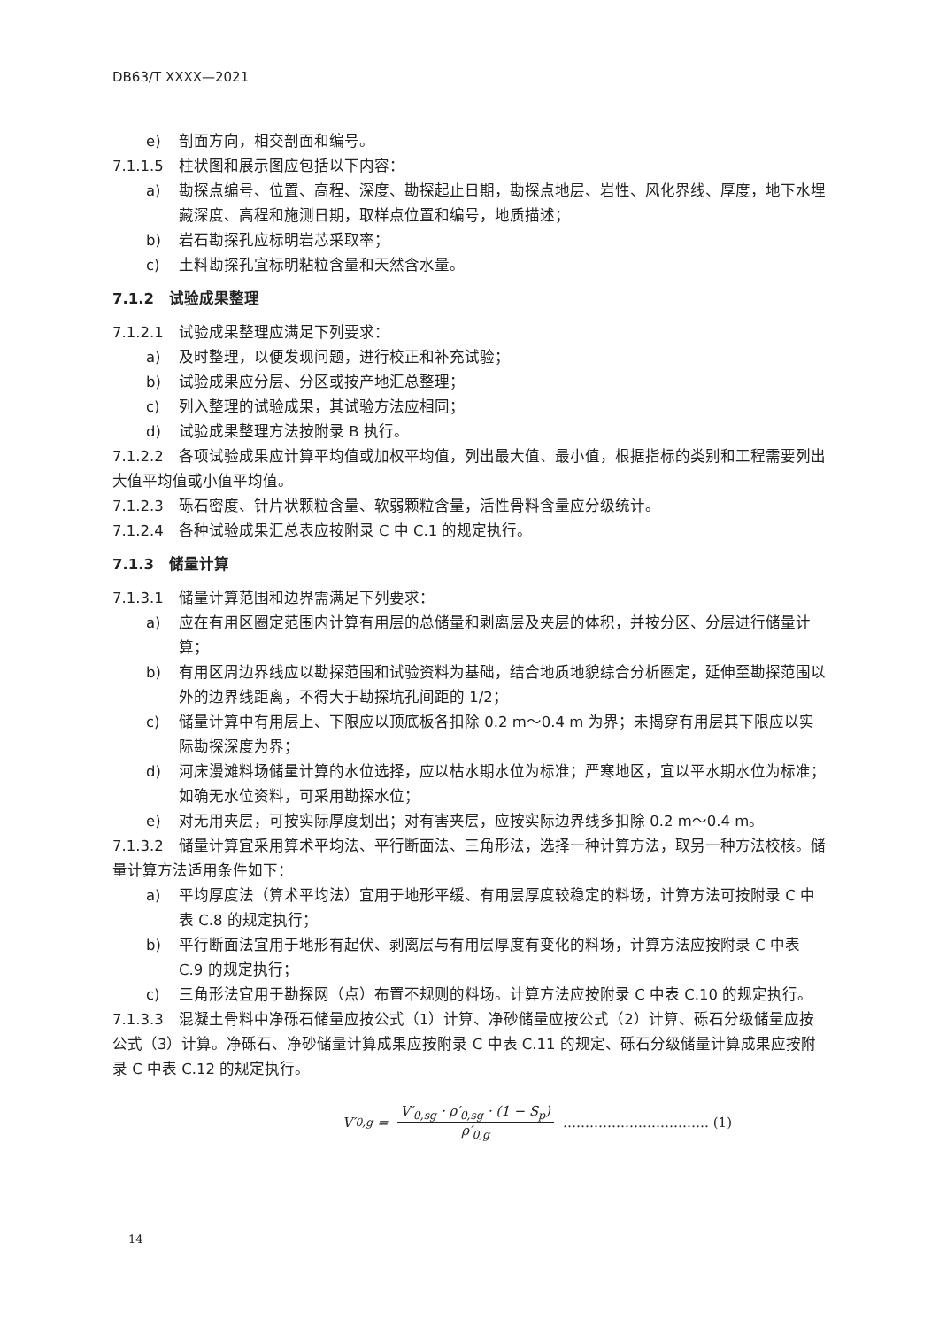DB63/T XXXX—2021
e) 剖面方向，相交剖面和编号。
7.1.1.5　柱状图和展示图应包括以下内容：
a) 勘探点编号、位置、高程、深度、勘探起止日期，勘探点地层、岩性、风化界线、厚度，地下水埋藏深度、高程和施测日期，取样点位置和编号，地质描述；
b) 岩石勘探孔应标明岩芯采取率；
c) 土料勘探孔宜标明粘粒含量和天然含水量。
7.1.2　试验成果整理
7.1.2.1　试验成果整理应满足下列要求：
a) 及时整理，以便发现问题，进行校正和补充试验；
b) 试验成果应分层、分区或按产地汇总整理；
c) 列入整理的试验成果，其试验方法应相同；
d) 试验成果整理方法按附录 B 执行。
7.1.2.2　各项试验成果应计算平均值或加权平均值，列出最大值、最小值，根据指标的类别和工程需要列出大值平均值或小值平均值。
7.1.2.3　砾石密度、针片状颗粒含量、软弱颗粒含量，活性骨料含量应分级统计。
7.1.2.4　各种试验成果汇总表应按附录 C 中 C.1 的规定执行。
7.1.3　储量计算
7.1.3.1　储量计算范围和边界需满足下列要求：
a) 应在有用区圈定范围内计算有用层的总储量和剥离层及夹层的体积，并按分区、分层进行储量计算；
b) 有用区周边界线应以勘探范围和试验资料为基础，结合地质地貌综合分析圈定，延伸至勘探范围以外的边界线距离，不得大于勘探坑孔间距的 1/2；
c) 储量计算中有用层上、下限应以顶底板各扣除 0.2 m～0.4 m 为界；未揭穿有用层其下限应以实际勘探深度为界；
d) 河床漫滩料场储量计算的水位选择，应以枯水期水位为标准；严寒地区，宜以平水期水位为标准；如确无水位资料，可采用勘探水位；
e) 对无用夹层，可按实际厚度划出；对有害夹层，应按实际边界线多扣除 0.2 m～0.4 m。
7.1.3.2　储量计算宜采用算术平均法、平行断面法、三角形法，选择一种计算方法，取另一种方法校核。储量计算方法适用条件如下：
a) 平均厚度法（算术平均法）宜用于地形平缓、有用层厚度较稳定的料场，计算方法可按附录 C 中表 C.8 的规定执行；
b) 平行断面法宜用于地形有起伏、剥离层与有用层厚度有变化的料场，计算方法应按附录 C 中表 C.9 的规定执行；
c) 三角形法宜用于勘探网（点）布置不规则的料场。计算方法应按附录 C 中表 C.10 的规定执行。
7.1.3.3　混凝土骨料中净砾石储量应按公式（1）计算、净砂储量应按公式（2）计算、砾石分级储量应按公式（3）计算。净砾石、净砂储量计算成果应按附录 C 中表 C.11 的规定、砾石分级储量计算成果应按附录 C 中表 C.12 的规定执行。
V′<sub>0,g</sub> =
V′<sub>0,sg</sub> · ρ′<sub>0,sg</sub> · (1 − S<sub>p</sub>)
ρ′<sub>0,g</sub>
…………………………… (1)
14